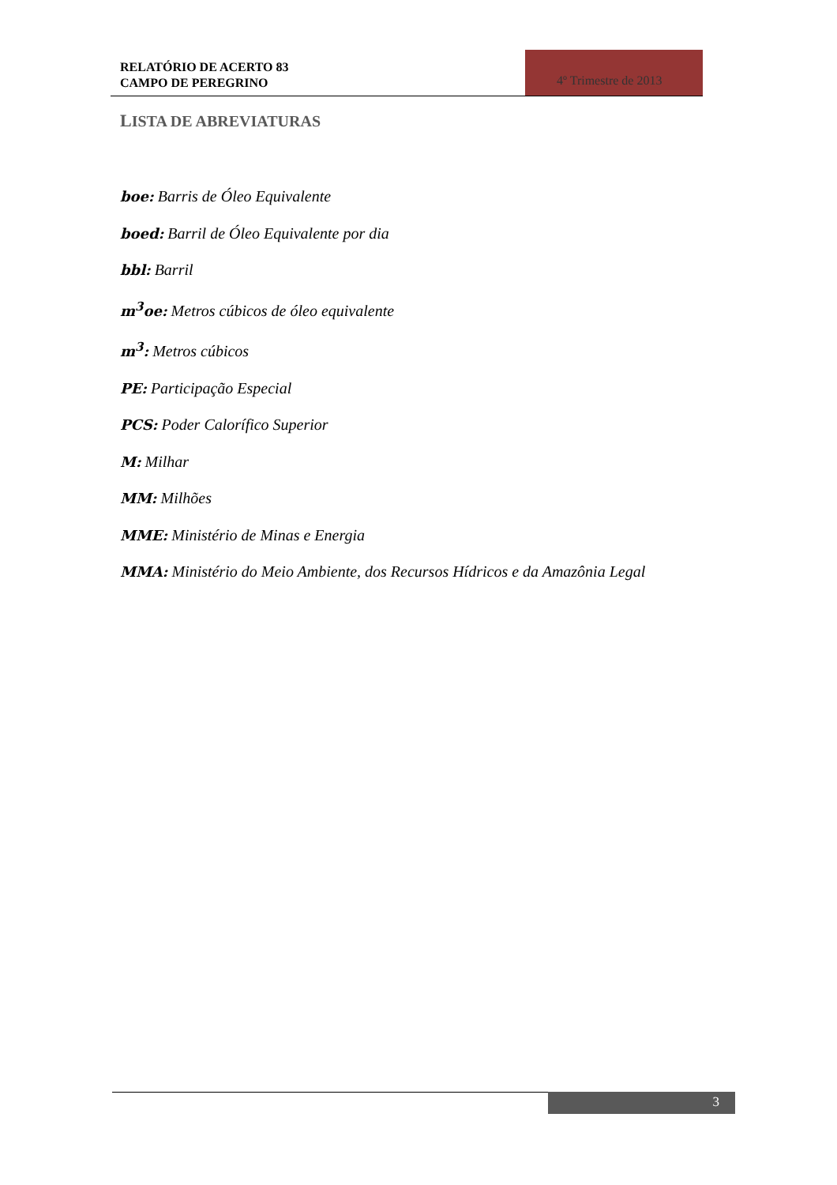RELATÓRIO DE ACERTO 83
CAMPO DE PEREGRINO
4º Trimestre de 2013
LISTA DE ABREVIATURAS
boe: Barris de Óleo Equivalente
boed: Barril de Óleo Equivalente por dia
bbl: Barril
m<sup>3</sup>oe: Metros cúbicos de óleo equivalente
m<sup>3</sup>: Metros cúbicos
PE: Participação Especial
PCS: Poder Calorífico Superior
M: Milhar
MM: Milhões
MME: Ministério de Minas e Energia
MMA: Ministério do Meio Ambiente, dos Recursos Hídricos e da Amazônia Legal
3